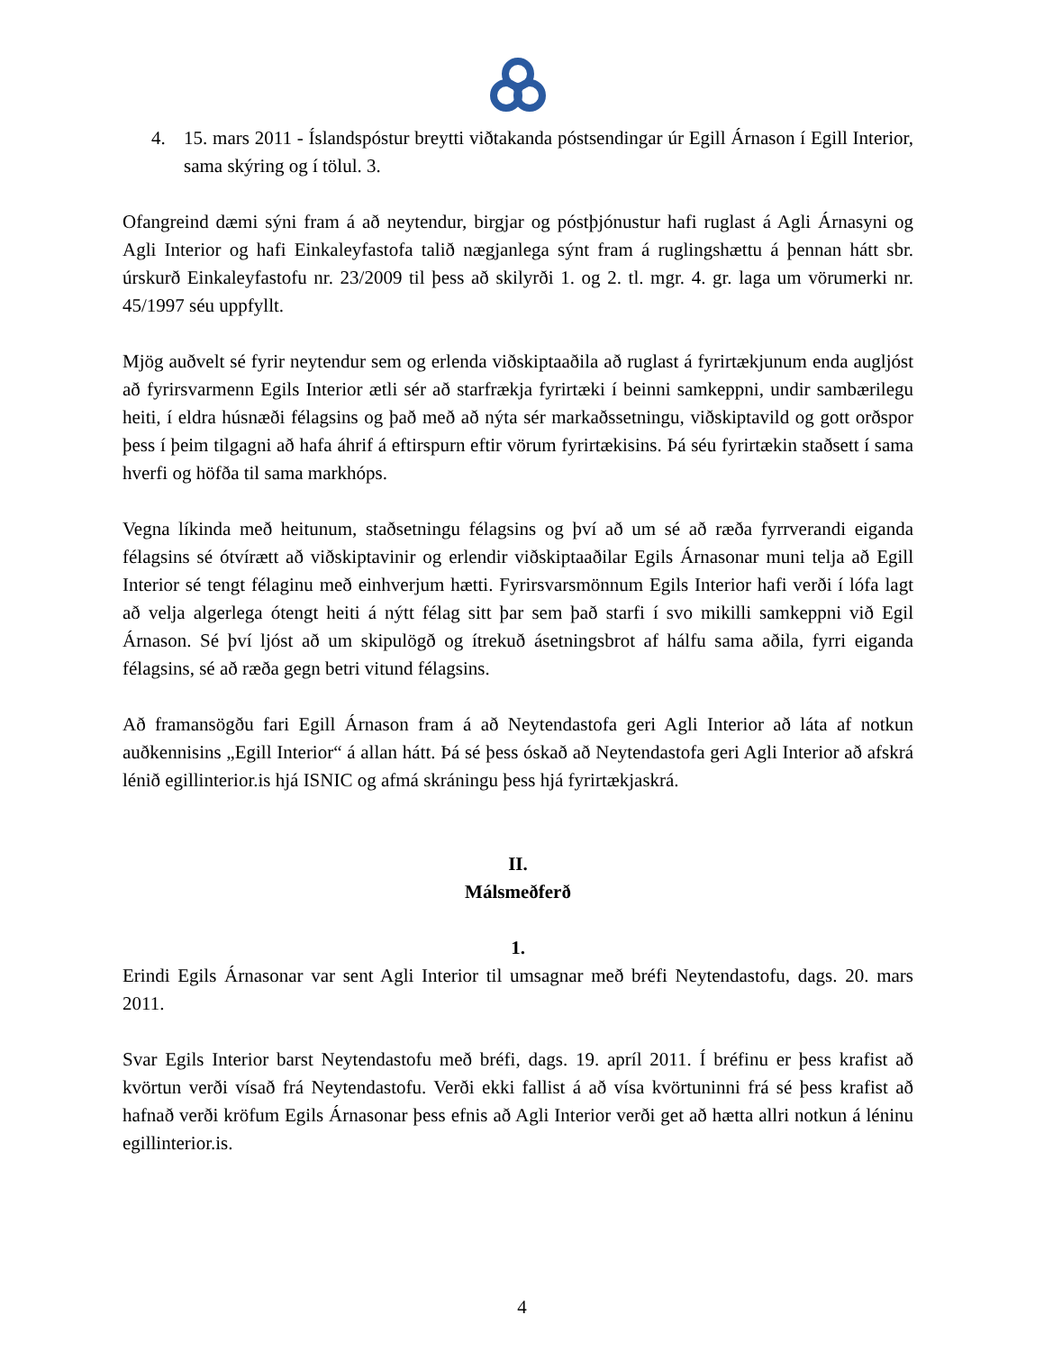4. 15. mars 2011 - Íslandspóstur breytti viðtakanda póstsendingar úr Egill Árnason í Egill Interior, sama skýring og í tölul. 3.
Ofangreind dæmi sýni fram á að neytendur, birgjar og póstþjónustur hafi ruglast á Agli Árnasyni og Agli Interior og hafi Einkaleyfastofa talið nægjanlega sýnt fram á ruglingshættu á þennan hátt sbr. úrskurð Einkaleyfastofu nr. 23/2009 til þess að skilyrði 1. og 2. tl. mgr. 4. gr. laga um vörumerki nr. 45/1997 séu uppfyllt.
Mjög auðvelt sé fyrir neytendur sem og erlenda viðskiptaaðila að ruglast á fyrirtækjunum enda augljóst að fyrirsvarmenn Egils Interior ætli sér að starfrækja fyrirtæki í beinni samkeppni, undir sambærilegu heiti, í eldra húsnæði félagsins og það með að nýta sér markaðssetningu, viðskiptavild og gott orðspor þess í þeim tilgagni að hafa áhrif á eftirspurn eftir vörum fyrirtækisins. Þá séu fyrirtækin staðsett í sama hverfi og höfða til sama markhóps.
Vegna líkinda með heitunum, staðsetningu félagsins og því að um sé að ræða fyrrverandi eiganda félagsins sé ótvírætt að viðskiptavinir og erlendir viðskiptaaðilar Egils Árnasonar muni telja að Egill Interior sé tengt félaginu með einhverjum hætti. Fyrirsvarsmönnum Egils Interior hafi verði í lófa lagt að velja algerlega ótengt heiti á nýtt félag sitt þar sem það starfi í svo mikilli samkeppni við Egil Árnason. Sé því ljóst að um skipulögð og ítrekuð ásetningsbrot af hálfu sama aðila, fyrri eiganda félagsins, sé að ræða gegn betri vitund félagsins.
Að framansögðu fari Egill Árnason fram á að Neytendastofa geri Agli Interior að láta af notkun auðkennisins „Egill Interior“ á allan hátt. Þá sé þess óskað að Neytendastofa geri Agli Interior að afskrá lénið egillinterior.is hjá ISNIC og afmá skráningu þess hjá fyrirtækjaskrá.
II.
Málsmeðferð
1.
Erindi Egils Árnasonar var sent Agli Interior til umsagnar með bréfi Neytendastofu, dags. 20. mars 2011.
Svar Egils Interior barst Neytendastofu með bréfi, dags. 19. apríl 2011. Í bréfinu er þess krafist að kvörtun verði vísað frá Neytendastofu. Verði ekki fallist á að vísa kvörtuninni frá sé þess krafist að hafnað verði kröfum Egils Árnasonar þess efnis að Agli Interior verði get að hætta allri notkun á léninu egillinterior.is.
4